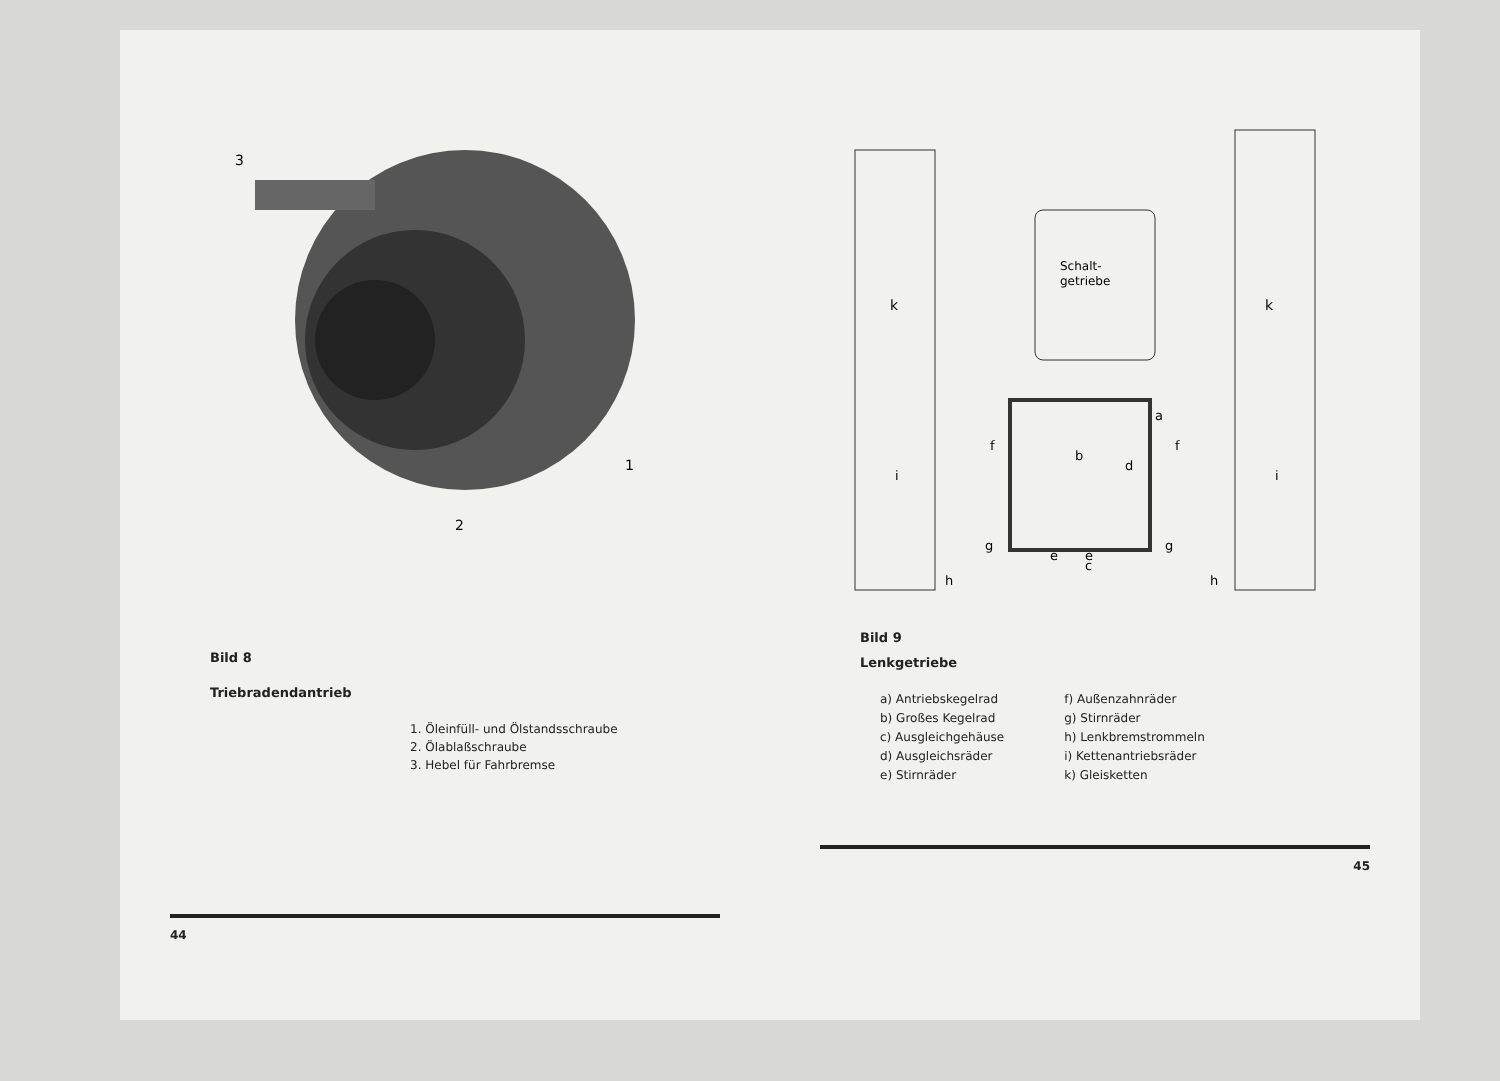3
1
2
Bild 8
Triebradendantrieb
1. Öleinfüll- und Ölstandsschraube
2. Ölablaßschraube
3. Hebel für Fahrbremse
44
Schalt-
getriebe
k
k
a
b
c
d
e
e
f
f
g
g
h
h
i
i
Bild 9
Lenkgetriebe
a) Antriebskegelrad
b) Großes Kegelrad
c) Ausgleichgehäuse
d) Ausgleichsräder
e) Stirnräder
f) Außenzahnräder
g) Stirnräder
h) Lenkbremstrommeln
i) Kettenantriebsräder
k) Gleisketten
45